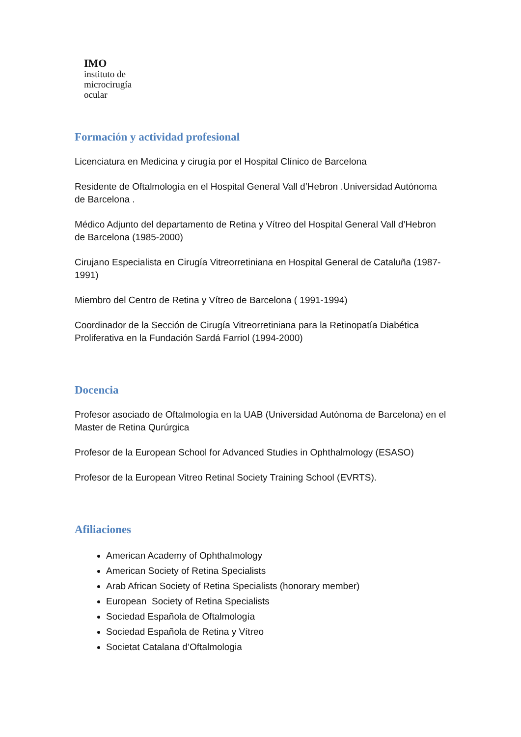IMO
instituto de
microcirugía
ocular
Formación y actividad profesional
Licenciatura en Medicina y cirugía por el Hospital Clínico de Barcelona
Residente de Oftalmología en el Hospital General Vall d’Hebron .Universidad Autónoma de Barcelona .
Médico Adjunto del departamento de Retina y Vítreo del Hospital General Vall d’Hebron de Barcelona (1985-2000)
Cirujano Especialista en Cirugía Vitreorretiniana en Hospital General de Cataluña (1987-1991)
Miembro del Centro de Retina y Vítreo de Barcelona ( 1991-1994)
Coordinador de la Sección de Cirugía Vitreorretiniana para la Retinopatía Diabética Proliferativa en la Fundación Sardá Farriol (1994-2000)
Docencia
Profesor asociado de Oftalmología en la UAB (Universidad Autónoma de Barcelona) en el Master de Retina Qurúrgica
Profesor de la European School for Advanced Studies in Ophthalmology (ESASO)
Profesor de la European Vitreo Retinal Society Training School (EVRTS).
Afiliaciones
American Academy of Ophthalmology
American Society of Retina Specialists
Arab African Society of Retina Specialists (honorary member)
European Society of Retina Specialists
Sociedad Española de Oftalmología
Sociedad Española de Retina y Vítreo
Societat Catalana d’Oftalmologia